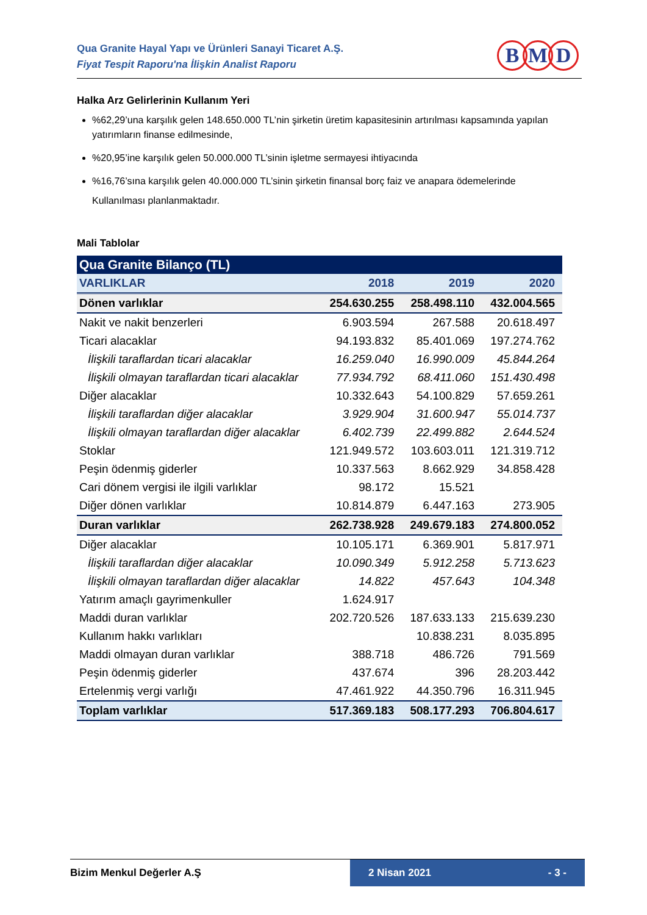Qua Granite Hayal Yapı ve Ürünleri Sanayi Ticaret A.Ş.
Fiyat Tespit Raporu'na İlişkin Analist Raporu
B M D
Halka Arz Gelirlerinin Kullanım Yeri
%62,29’una karşılık gelen 148.650.000 TL’nin şirketin üretim kapasitesinin artırılması kapsamında yapılan yatırımların finanse edilmesinde,
%20,95’ine karşılık gelen 50.000.000 TL’sinin işletme sermayesi ihtiyacında
%16,76’sına karşılık gelen 40.000.000 TL’sinin şirketin finansal borç faiz ve anapara ödemelerinde
Kullanılması planlanmaktadır.
Mali Tablolar
| Qua Granite Bilanço (TL) | | | |
| VARLIKLAR | 2018 | 2019 | 2020 |
| Dönen varlıklar | 254.630.255 | 258.498.110 | 432.004.565 |
| Nakit ve nakit benzerleri | 6.903.594 | 267.588 | 20.618.497 |
| Ticari alacaklar | 94.193.832 | 85.401.069 | 197.274.762 |
| İlişkili taraflardan ticari alacaklar | 16.259.040 | 16.990.009 | 45.844.264 |
| İlişkili olmayan taraflardan ticari alacaklar | 77.934.792 | 68.411.060 | 151.430.498 |
| Diğer alacaklar | 10.332.643 | 54.100.829 | 57.659.261 |
| İlişkili taraflardan diğer alacaklar | 3.929.904 | 31.600.947 | 55.014.737 |
| İlişkili olmayan taraflardan diğer alacaklar | 6.402.739 | 22.499.882 | 2.644.524 |
| Stoklar | 121.949.572 | 103.603.011 | 121.319.712 |
| Peşin ödenmiş giderler | 10.337.563 | 8.662.929 | 34.858.428 |
| Cari dönem vergisi ile ilgili varlıklar | 98.172 | 15.521 | |
| Diğer dönen varlıklar | 10.814.879 | 6.447.163 | 273.905 |
| Duran varlıklar | 262.738.928 | 249.679.183 | 274.800.052 |
| Diğer alacaklar | 10.105.171 | 6.369.901 | 5.817.971 |
| İlişkili taraflardan diğer alacaklar | 10.090.349 | 5.912.258 | 5.713.623 |
| İlişkili olmayan taraflardan diğer alacaklar | 14.822 | 457.643 | 104.348 |
| Yatırım amaçlı gayrimenkuller | 1.624.917 | | |
| Maddi duran varlıklar | 202.720.526 | 187.633.133 | 215.639.230 |
| Kullanım hakkı varlıkları | | 10.838.231 | 8.035.895 |
| Maddi olmayan duran varlıklar | 388.718 | 486.726 | 791.569 |
| Peşin ödenmiş giderler | 437.674 | 396 | 28.203.442 |
| Ertelenmiş vergi varlığı | 47.461.922 | 44.350.796 | 16.311.945 |
| Toplam varlıklar | 517.369.183 | 508.177.293 | 706.804.617 |
Bizim Menkul Değerler A.Ş 2 Nisan 2021 - 3 -